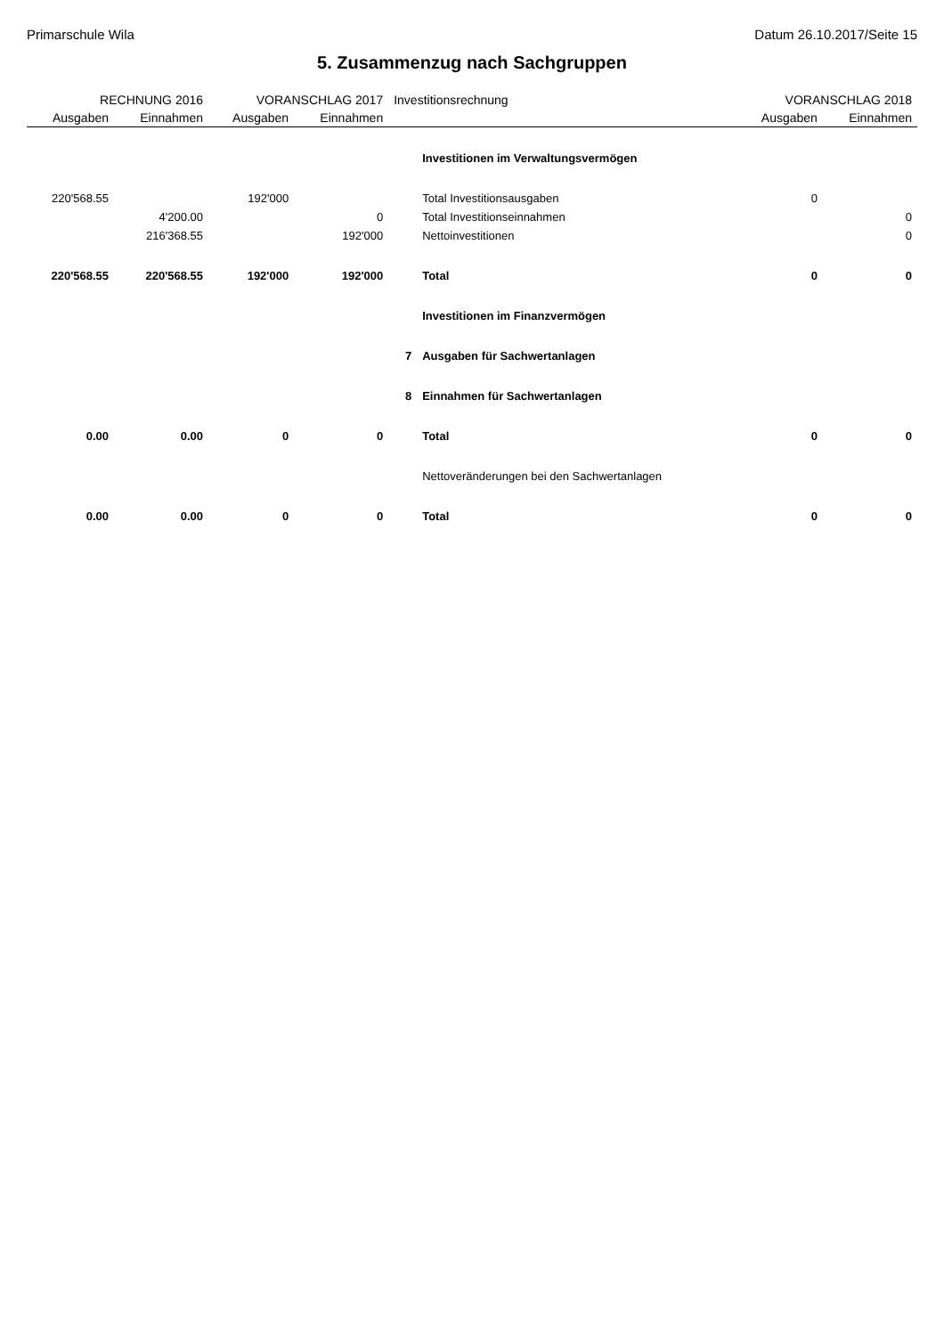Primarschule Wila Datum 26.10.2017/Seite 15
5. Zusammenzug nach Sachgruppen
| RECHNUNG 2016 | | VORANSCHLAG 2017 | | Investitionsrechnung | | VORANSCHLAG 2018 | |
| --- | --- | --- | --- | --- | --- | --- | --- |
| Ausgaben | Einnahmen | Ausgaben | Einnahmen | | | Ausgaben | Einnahmen |
| | | | | | Investitionen im Verwaltungsvermögen | | |
| 220'568.55 | | 192'000 | | | Total Investitionsausgaben | 0 | |
| | 4'200.00 | | 0 | | Total Investitionseinnahmen | | 0 |
| | 216'368.55 | | 192'000 | | Nettoinvestitionen | | 0 |
| 220'568.55 | 220'568.55 | 192'000 | 192'000 | | Total | 0 | 0 |
| | | | | | Investitionen im Finanzvermögen | | |
| | | | | 7 | Ausgaben für Sachwertanlagen | | |
| | | | | 8 | Einnahmen für Sachwertanlagen | | |
| 0.00 | 0.00 | 0 | 0 | | Total | 0 | 0 |
| | | | | | Nettoveränderungen bei den Sachwertanlagen | | |
| 0.00 | 0.00 | 0 | 0 | | Total | 0 | 0 |